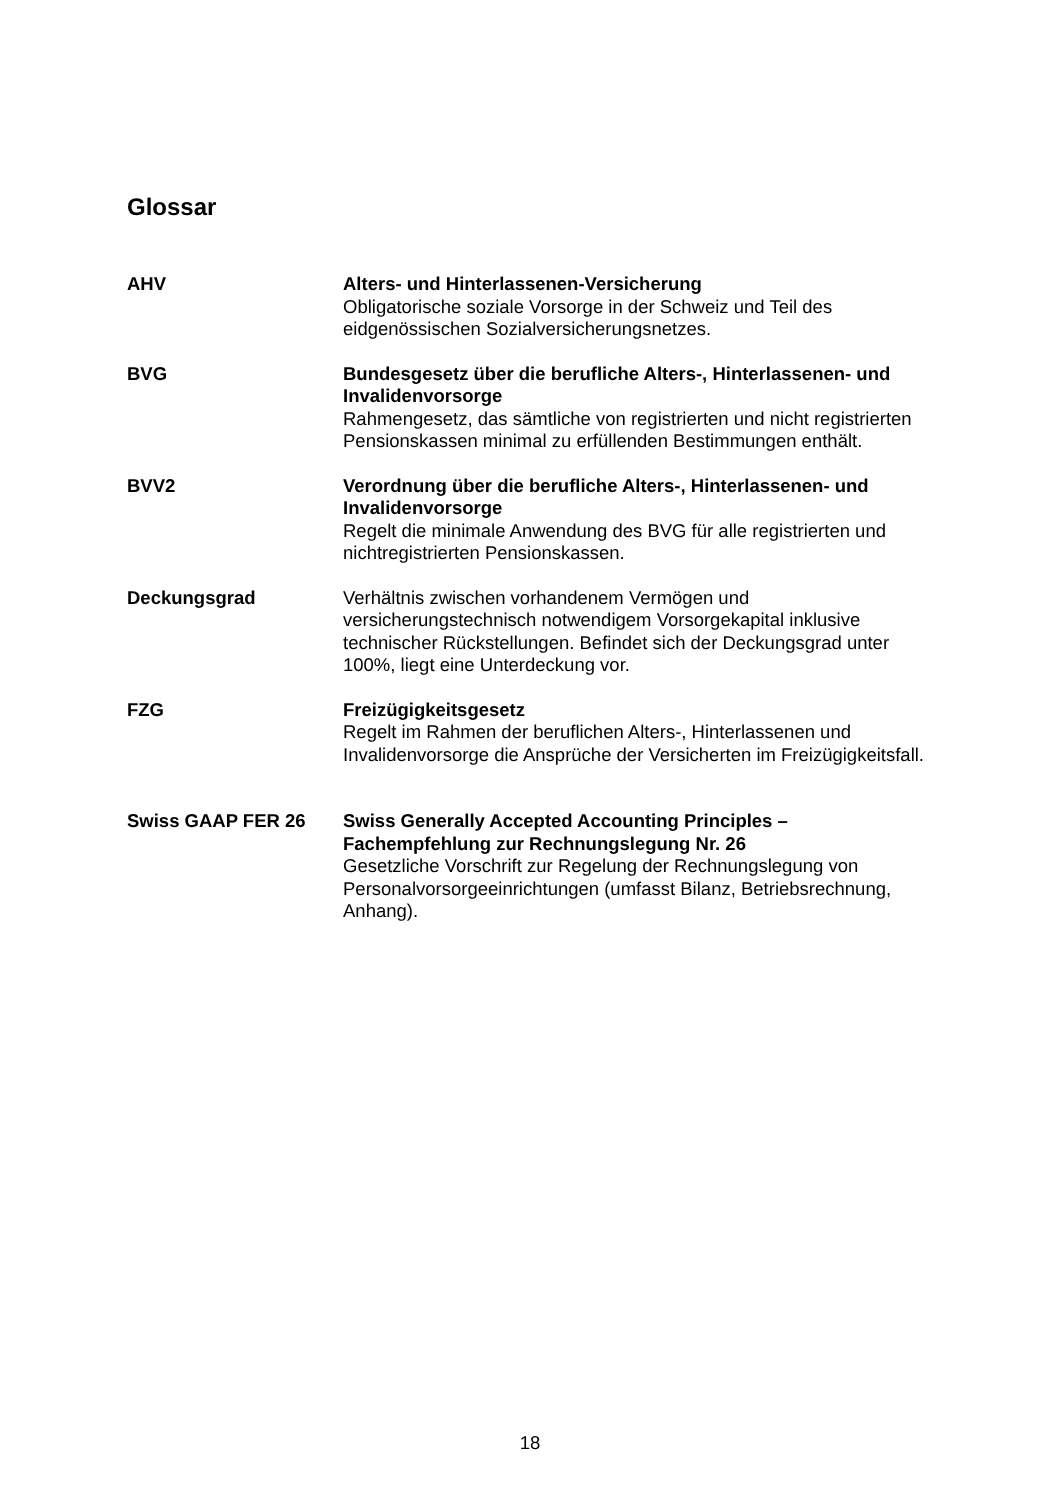Glossar
AHV Alters- und Hinterlassenen-Versicherung
Obligatorische soziale Vorsorge in der Schweiz und Teil des eidgenössischen Sozialversicherungsnetzes.
BVG Bundesgesetz über die berufliche Alters-, Hinterlassenen- und Invalidenvorsorge
Rahmengesetz, das sämtliche von registrierten und nicht registrierten Pensionskassen minimal zu erfüllenden Bestimmungen enthält.
BVV2 Verordnung über die berufliche Alters-, Hinterlassenen- und Invalidenvorsorge
Regelt die minimale Anwendung des BVG für alle registrierten und nichtregistrierten Pensionskassen.
Deckungsgrad Verhältnis zwischen vorhandenem Vermögen und versicherungstechnisch notwendigem Vorsorgekapital inklusive technischer Rückstellungen. Befindet sich der Deckungsgrad unter 100%, liegt eine Unterdeckung vor.
FZG Freizügigkeitsgesetz
Regelt im Rahmen der beruflichen Alters-, Hinterlassenen und Invalidenvorsorge die Ansprüche der Versicherten im Freizügigkeitsfall.
Swiss GAAP FER 26 Swiss Generally Accepted Accounting Principles – Fachempfehlung zur Rechnungslegung Nr. 26
Gesetzliche Vorschrift zur Regelung der Rechnungslegung von Personalvorsorgeeinrichtungen (umfasst Bilanz, Betriebsrechnung, Anhang).
18